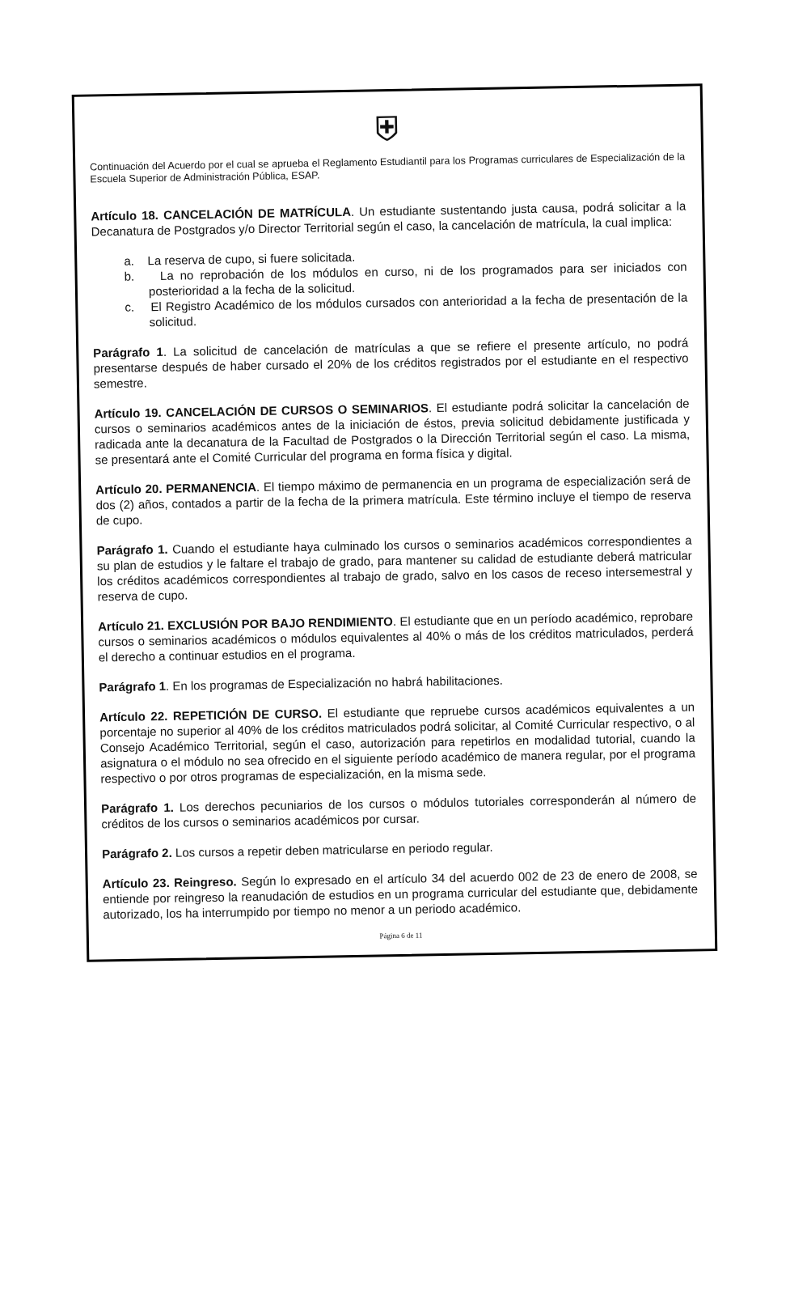⛨
Continuación del Acuerdo por el cual se aprueba el Reglamento Estudiantil para los Programas curriculares de Especialización de la Escuela Superior de Administración Pública, ESAP.
Artículo 18. CANCELACIÓN DE MATRÍCULA. Un estudiante sustentando justa causa, podrá solicitar a la Decanatura de Postgrados y/o Director Territorial según el caso, la cancelación de matrícula, la cual implica:
a. La reserva de cupo, si fuere solicitada.
b. La no reprobación de los módulos en curso, ni de los programados para ser iniciados con posterioridad a la fecha de la solicitud.
c. El Registro Académico de los módulos cursados con anterioridad a la fecha de presentación de la solicitud.
Parágrafo 1. La solicitud de cancelación de matrículas a que se refiere el presente artículo, no podrá presentarse después de haber cursado el 20% de los créditos registrados por el estudiante en el respectivo semestre.
Artículo 19. CANCELACIÓN DE CURSOS O SEMINARIOS. El estudiante podrá solicitar la cancelación de cursos o seminarios académicos antes de la iniciación de éstos, previa solicitud debidamente justificada y radicada ante la decanatura de la Facultad de Postgrados o la Dirección Territorial según el caso. La misma, se presentará ante el Comité Curricular del programa en forma física y digital.
Artículo 20. PERMANENCIA. El tiempo máximo de permanencia en un programa de especialización será de dos (2) años, contados a partir de la fecha de la primera matrícula. Este término incluye el tiempo de reserva de cupo.
Parágrafo 1. Cuando el estudiante haya culminado los cursos o seminarios académicos correspondientes a su plan de estudios y le faltare el trabajo de grado, para mantener su calidad de estudiante deberá matricular los créditos académicos correspondientes al trabajo de grado, salvo en los casos de receso intersemestral y reserva de cupo.
Artículo 21. EXCLUSIÓN POR BAJO RENDIMIENTO. El estudiante que en un período académico, reprobare cursos o seminarios académicos o módulos equivalentes al 40% o más de los créditos matriculados, perderá el derecho a continuar estudios en el programa.
Parágrafo 1. En los programas de Especialización no habrá habilitaciones.
Artículo 22. REPETICIÓN DE CURSO. El estudiante que repruebe cursos académicos equivalentes a un porcentaje no superior al 40% de los créditos matriculados podrá solicitar, al Comité Curricular respectivo, o al Consejo Académico Territorial, según el caso, autorización para repetirlos en modalidad tutorial, cuando la asignatura o el módulo no sea ofrecido en el siguiente período académico de manera regular, por el programa respectivo o por otros programas de especialización, en la misma sede.
Parágrafo 1. Los derechos pecuniarios de los cursos o módulos tutoriales corresponderán al número de créditos de los cursos o seminarios académicos por cursar.
Parágrafo 2. Los cursos a repetir deben matricularse en periodo regular.
Artículo 23. Reingreso. Según lo expresado en el artículo 34 del acuerdo 002 de 23 de enero de 2008, se entiende por reingreso la reanudación de estudios en un programa curricular del estudiante que, debidamente autorizado, los ha interrumpido por tiempo no menor a un periodo académico.
Página 6 de 11